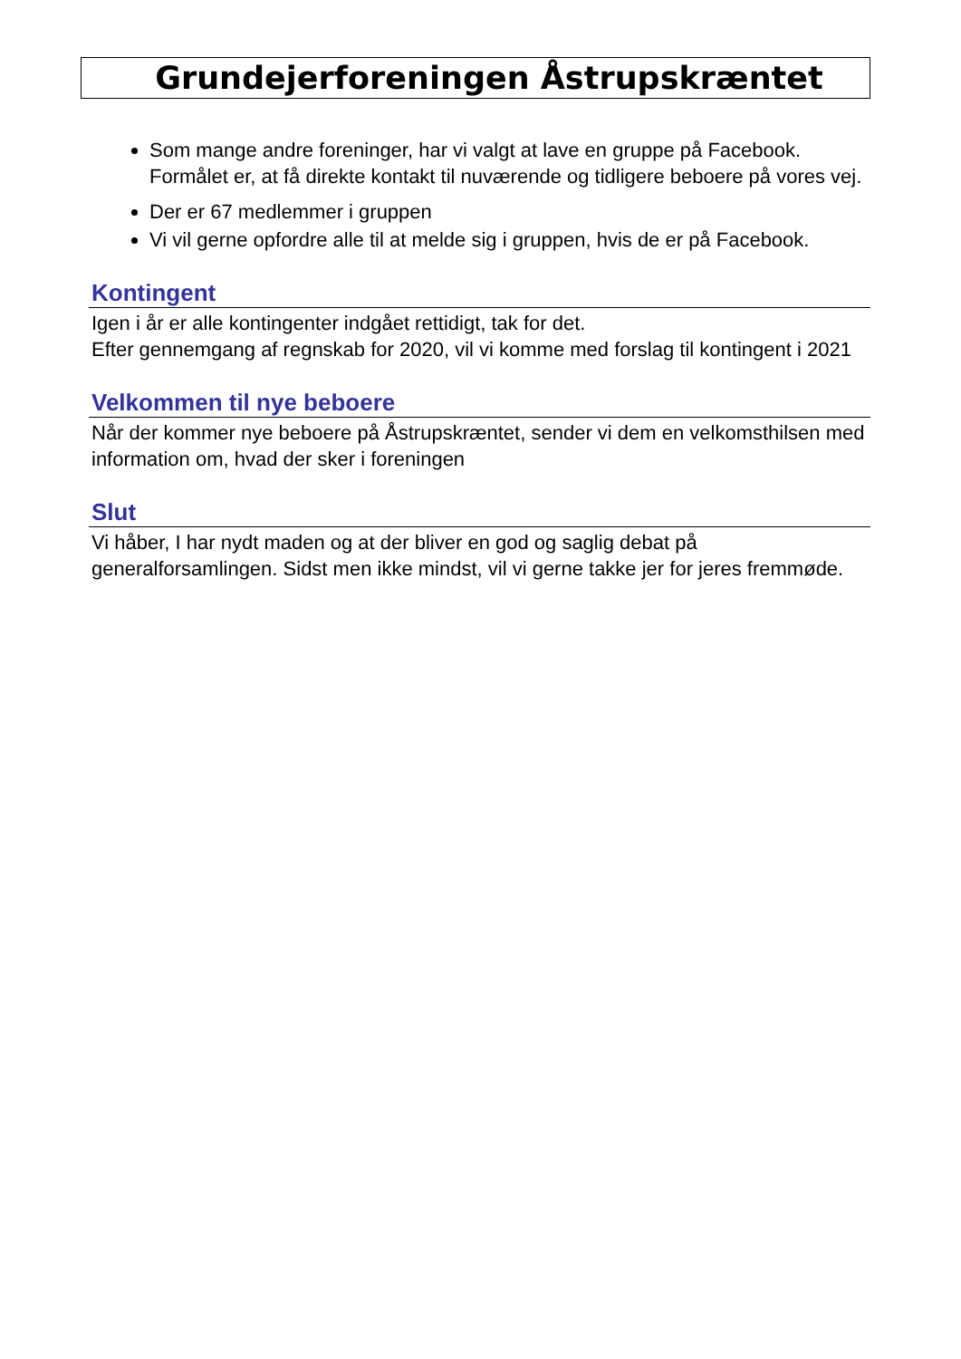Grundejerforeningen Åstrupskræntet
Som mange andre foreninger, har vi valgt at lave en gruppe på Facebook. Formålet er, at få direkte kontakt til nuværende og tidligere beboere på vores vej.
Der er 67 medlemmer i gruppen
Vi vil gerne opfordre alle til at melde sig i gruppen, hvis de er på Facebook.
Kontingent
Igen i år er alle kontingenter indgået rettidigt, tak for det.
Efter gennemgang af regnskab for 2020, vil vi komme med forslag til kontingent i 2021
Velkommen til nye beboere
Når der kommer nye beboere på Åstrupskræntet, sender vi dem en velkomsthilsen med information om, hvad der sker i foreningen
Slut
Vi håber, I har nydt maden og at der bliver en god og saglig debat på generalforsamlingen. Sidst men ikke mindst, vil vi gerne takke jer for jeres fremmøde.